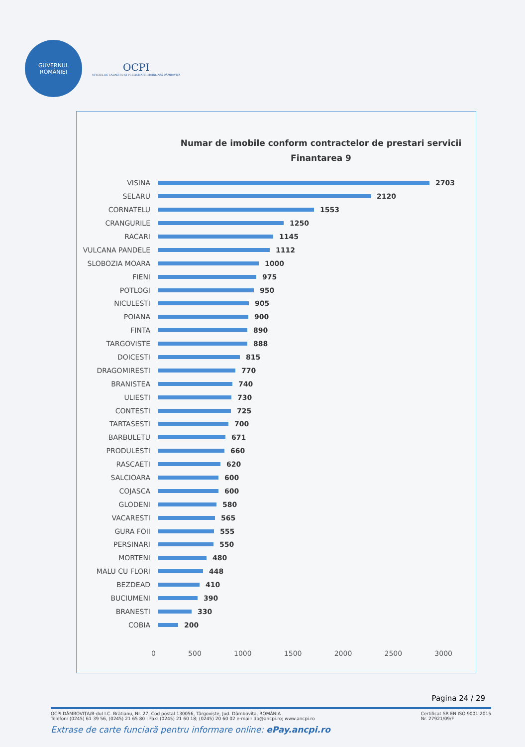GUVERNUL ROMÂNIEI
OCPI
OFICIUL DE CADASTRU ȘI PUBLICITATE IMOBILIARĂ DÂMBOVIȚA
Numar de imobile conform contractelor de prestari servicii
Finantarea 9
VISINA 2703
SELARU 2120
CORNATELU 1553
CRANGURILE 1250
RACARI 1145
VULCANA PANDELE 1112
SLOBOZIA MOARA 1000
FIENI 975
POTLOGI 950
NICULESTI 905
POIANA 900
FINTA 890
TARGOVISTE 888
DOICESTI 815
DRAGOMIRESTI 770
BRANISTEA 740
ULIESTI 730
CONTESTI 725
TARTASESTI 700
BARBULETU 671
PRODULESTI 660
RASCAETI 620
SALCIOARA 600
COJASCA 600
GLODENI 580
VACARESTI 565
GURA FOII 555
PERSINARI 550
MORTENI 480
MALU CU FLORI 448
BEZDEAD 410
BUCIUMENI 390
BRANESTI 330
COBIA 200
0 500 1000 1500 2000 2500 3000
Pagina 24 / 29
OCPI DÂMBOVIȚA/B-dul I.C. Brătianu, Nr. 27, Cod postal 130056, Târgoviște, Jud. Dâmbovița, ROMÂNIA
Telefon: (0245) 61 39 56, (0245) 21 65 80 ; Fax: (0245) 21 60 18; (0245) 20 60 02 e-mail: db@ancpi.ro; www.ancpi.ro
Certificat SR EN ISO 9001:2015
Nr. 27921/09/F
Extrase de carte funciară pentru informare online: ePay.ancpi.ro